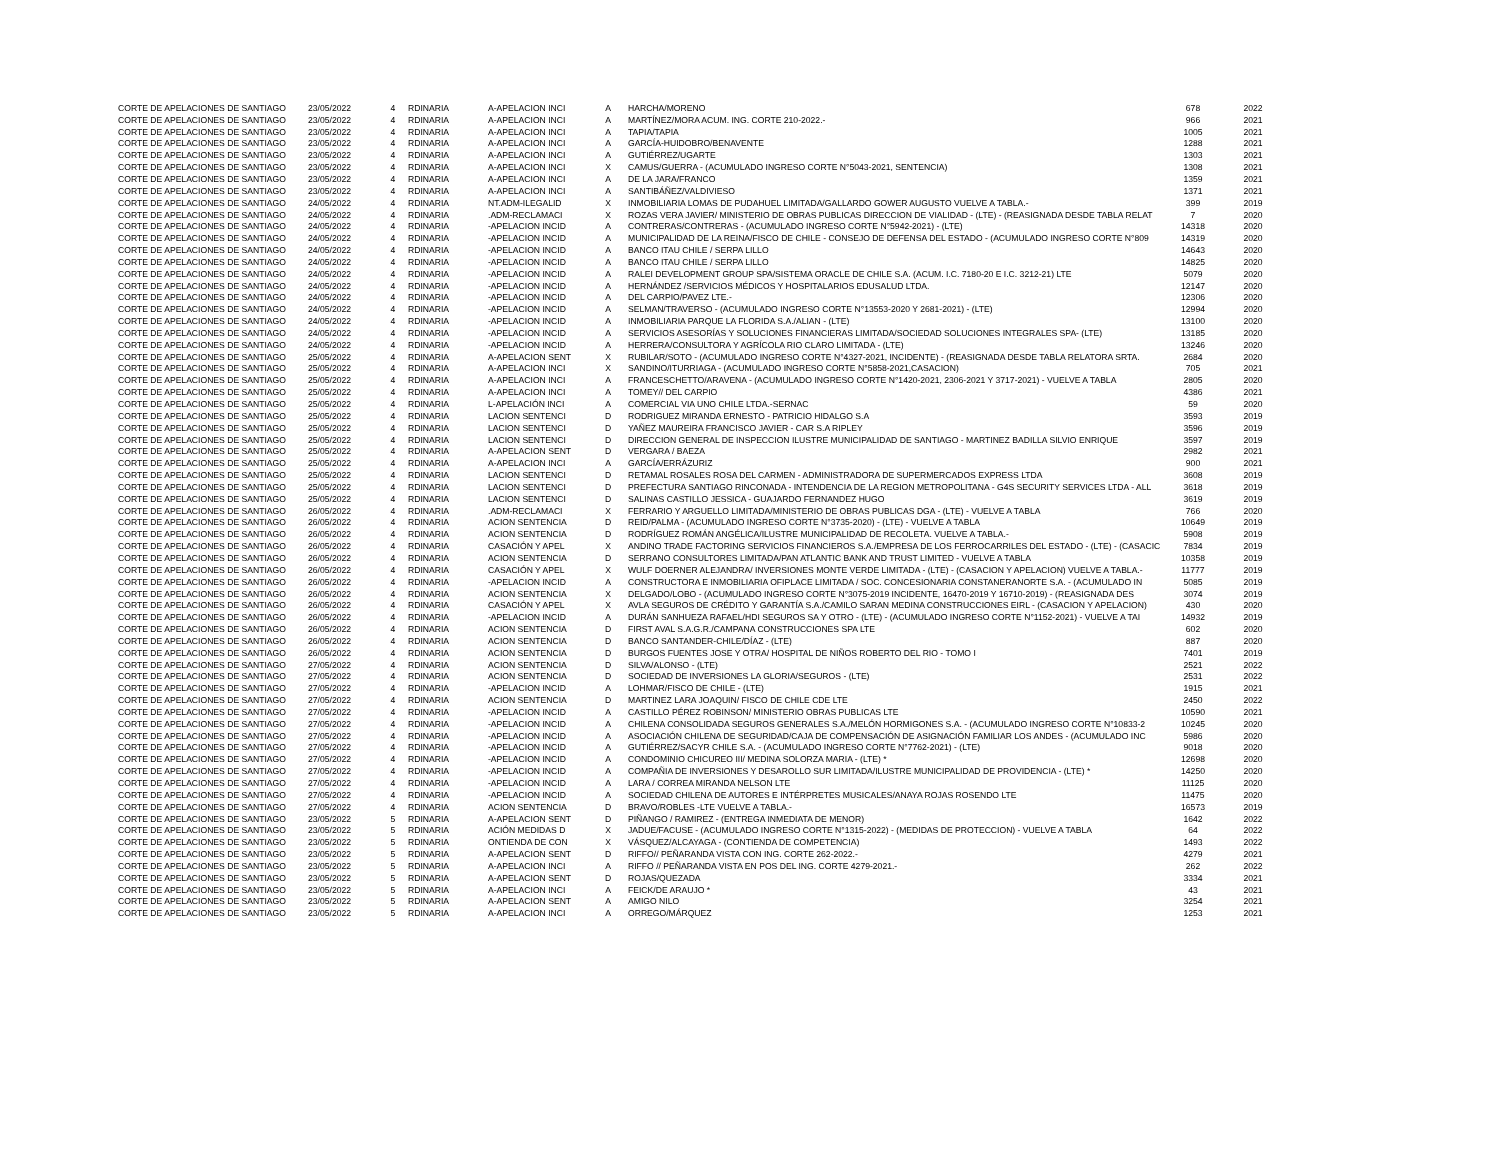| CORTE DE APELACIONES DE SANTIAGO | 23/05/2022 | 4 | RDINARIA | A-APELACION INCI | A | HARCHA/MORENO | 678 | 2022 |
| CORTE DE APELACIONES DE SANTIAGO | 23/05/2022 | 4 | RDINARIA | A-APELACION INCI | A | MARTÍNEZ/MORA ACUM. ING. CORTE 210-2022.- | 966 | 2021 |
| CORTE DE APELACIONES DE SANTIAGO | 23/05/2022 | 4 | RDINARIA | A-APELACION INCI | A | TAPIA/TAPIA | 1005 | 2021 |
| CORTE DE APELACIONES DE SANTIAGO | 23/05/2022 | 4 | RDINARIA | A-APELACION INCI | A | GARCÍA-HUIDOBRO/BENAVENTE | 1288 | 2021 |
| CORTE DE APELACIONES DE SANTIAGO | 23/05/2022 | 4 | RDINARIA | A-APELACION INCI | A | GUTIÉRREZ/UGARTE | 1303 | 2021 |
| CORTE DE APELACIONES DE SANTIAGO | 23/05/2022 | 4 | RDINARIA | A-APELACION INCI | X | CAMUS/GUERRA - (ACUMULADO INGRESO CORTE N°5043-2021, SENTENCIA) | 1308 | 2021 |
| CORTE DE APELACIONES DE SANTIAGO | 23/05/2022 | 4 | RDINARIA | A-APELACION INCI | A | DE LA JARA/FRANCO | 1359 | 2021 |
| CORTE DE APELACIONES DE SANTIAGO | 23/05/2022 | 4 | RDINARIA | A-APELACION INCI | A | SANTIBÁÑEZ/VALDIVIESO | 1371 | 2021 |
| CORTE DE APELACIONES DE SANTIAGO | 24/05/2022 | 4 | RDINARIA | NT.ADM-ILEGALID | X | INMOBILIARIA LOMAS DE PUDAHUEL LIMITADA/GALLARDO GOWER AUGUSTO VUELVE A TABLA.- | 399 | 2019 |
| CORTE DE APELACIONES DE SANTIAGO | 24/05/2022 | 4 | RDINARIA | .ADM-RECLAMACI | X | ROZAS VERA JAVIER/ MINISTERIO DE OBRAS PUBLICAS DIRECCION DE VIALIDAD - (LTE) - (REASIGNADA DESDE TABLA RELAT | 7 | 2020 |
| CORTE DE APELACIONES DE SANTIAGO | 24/05/2022 | 4 | RDINARIA | -APELACION INCID | A | CONTRERAS/CONTRERAS - (ACUMULADO INGRESO CORTE N°5942-2021) - (LTE) | 14318 | 2020 |
| CORTE DE APELACIONES DE SANTIAGO | 24/05/2022 | 4 | RDINARIA | -APELACION INCID | A | MUNICIPALIDAD DE LA REINA/FISCO DE CHILE - CONSEJO DE DEFENSA DEL ESTADO - (ACUMULADO INGRESO CORTE N°809 | 14319 | 2020 |
| CORTE DE APELACIONES DE SANTIAGO | 24/05/2022 | 4 | RDINARIA | -APELACION INCID | A | BANCO ITAU CHILE / SERPA LILLO | 14643 | 2020 |
| CORTE DE APELACIONES DE SANTIAGO | 24/05/2022 | 4 | RDINARIA | -APELACION INCID | A | BANCO ITAU CHILE / SERPA LILLO | 14825 | 2020 |
| CORTE DE APELACIONES DE SANTIAGO | 24/05/2022 | 4 | RDINARIA | -APELACION INCID | A | RALEI DEVELOPMENT GROUP SPA/SISTEMA ORACLE DE CHILE S.A. (ACUM. I.C. 7180-20 E I.C. 3212-21) LTE | 5079 | 2020 |
| CORTE DE APELACIONES DE SANTIAGO | 24/05/2022 | 4 | RDINARIA | -APELACION INCID | A | HERNÁNDEZ /SERVICIOS MÉDICOS Y HOSPITALARIOS EDUSALUD LTDA. | 12147 | 2020 |
| CORTE DE APELACIONES DE SANTIAGO | 24/05/2022 | 4 | RDINARIA | -APELACION INCID | A | DEL CARPIO/PAVEZ LTE.- | 12306 | 2020 |
| CORTE DE APELACIONES DE SANTIAGO | 24/05/2022 | 4 | RDINARIA | -APELACION INCID | A | SELMAN/TRAVERSO - (ACUMULADO INGRESO CORTE N°13553-2020 Y 2681-2021) - (LTE) | 12994 | 2020 |
| CORTE DE APELACIONES DE SANTIAGO | 24/05/2022 | 4 | RDINARIA | -APELACION INCID | A | INMOBILIARIA PARQUE LA FLORIDA S.A./ALIAN - (LTE) | 13100 | 2020 |
| CORTE DE APELACIONES DE SANTIAGO | 24/05/2022 | 4 | RDINARIA | -APELACION INCID | A | SERVICIOS ASESORÍAS Y SOLUCIONES FINANCIERAS LIMITADA/SOCIEDAD SOLUCIONES INTEGRALES SPA- (LTE) | 13185 | 2020 |
| CORTE DE APELACIONES DE SANTIAGO | 24/05/2022 | 4 | RDINARIA | -APELACION INCID | A | HERRERA/CONSULTORA Y AGRÍCOLA RIO CLARO LIMITADA - (LTE) | 13246 | 2020 |
| CORTE DE APELACIONES DE SANTIAGO | 25/05/2022 | 4 | RDINARIA | A-APELACION SENT | X | RUBILAR/SOTO - (ACUMULADO INGRESO CORTE N°4327-2021, INCIDENTE) - (REASIGNADA DESDE TABLA RELATORA SRTA. | 2684 | 2020 |
| CORTE DE APELACIONES DE SANTIAGO | 25/05/2022 | 4 | RDINARIA | A-APELACION INCI | X | SANDINO/ITURRIAGA - (ACUMULADO INGRESO CORTE N°5858-2021,CASACION) | 705 | 2021 |
| CORTE DE APELACIONES DE SANTIAGO | 25/05/2022 | 4 | RDINARIA | A-APELACION INCI | A | FRANCESCHETTO/ARAVENA - (ACUMULADO INGRESO CORTE N°1420-2021, 2306-2021 Y 3717-2021) - VUELVE A TABLA | 2805 | 2020 |
| CORTE DE APELACIONES DE SANTIAGO | 25/05/2022 | 4 | RDINARIA | A-APELACION INCI | A | TOMEY// DEL CARPIO | 4386 | 2021 |
| CORTE DE APELACIONES DE SANTIAGO | 25/05/2022 | 4 | RDINARIA | L-APELACIÓN INCI | A | COMERCIAL VIA UNO CHILE LTDA.-SERNAC | 59 | 2020 |
| CORTE DE APELACIONES DE SANTIAGO | 25/05/2022 | 4 | RDINARIA | LACION SENTENCI | D | RODRIGUEZ MIRANDA ERNESTO - PATRICIO HIDALGO S.A | 3593 | 2019 |
| CORTE DE APELACIONES DE SANTIAGO | 25/05/2022 | 4 | RDINARIA | LACION SENTENCI | D | YAÑEZ MAUREIRA FRANCISCO JAVIER - CAR S.A RIPLEY | 3596 | 2019 |
| CORTE DE APELACIONES DE SANTIAGO | 25/05/2022 | 4 | RDINARIA | LACION SENTENCI | D | DIRECCION GENERAL DE INSPECCION ILUSTRE MUNICIPALIDAD DE SANTIAGO - MARTINEZ BADILLA SILVIO ENRIQUE | 3597 | 2019 |
| CORTE DE APELACIONES DE SANTIAGO | 25/05/2022 | 4 | RDINARIA | A-APELACION SENT | D | VERGARA / BAEZA | 2982 | 2021 |
| CORTE DE APELACIONES DE SANTIAGO | 25/05/2022 | 4 | RDINARIA | A-APELACION INCI | A | GARCÍA/ERRÁZURIZ | 900 | 2021 |
| CORTE DE APELACIONES DE SANTIAGO | 25/05/2022 | 4 | RDINARIA | LACION SENTENCI | D | RETAMAL ROSALES ROSA DEL CARMEN - ADMINISTRADORA DE SUPERMERCADOS EXPRESS LTDA | 3608 | 2019 |
| CORTE DE APELACIONES DE SANTIAGO | 25/05/2022 | 4 | RDINARIA | LACION SENTENCI | D | PREFECTURA SANTIAGO RINCONADA - INTENDENCIA DE LA REGION METROPOLITANA - G4S SECURITY SERVICES LTDA - ALL | 3618 | 2019 |
| CORTE DE APELACIONES DE SANTIAGO | 25/05/2022 | 4 | RDINARIA | LACION SENTENCI | D | SALINAS CASTILLO JESSICA - GUAJARDO FERNANDEZ HUGO | 3619 | 2019 |
| CORTE DE APELACIONES DE SANTIAGO | 26/05/2022 | 4 | RDINARIA | .ADM-RECLAMACI | X | FERRARIO Y ARGUELLO LIMITADA/MINISTERIO DE OBRAS PUBLICAS DGA - (LTE) - VUELVE A TABLA | 766 | 2020 |
| CORTE DE APELACIONES DE SANTIAGO | 26/05/2022 | 4 | RDINARIA | ACION SENTENCIA | D | REID/PALMA - (ACUMULADO INGRESO CORTE N°3735-2020) - (LTE) - VUELVE A TABLA | 10649 | 2019 |
| CORTE DE APELACIONES DE SANTIAGO | 26/05/2022 | 4 | RDINARIA | ACION SENTENCIA | D | RODRÍGUEZ ROMÁN ANGÉLICA/ILUSTRE MUNICIPALIDAD DE RECOLETA. VUELVE A TABLA.- | 5908 | 2019 |
| CORTE DE APELACIONES DE SANTIAGO | 26/05/2022 | 4 | RDINARIA | CASACIÓN Y APEL | X | ANDINO TRADE FACTORING SERVICIOS FINANCIEROS S.A./EMPRESA DE LOS FERROCARRILES DEL ESTADO - (LTE) - (CASACIC | 7834 | 2019 |
| CORTE DE APELACIONES DE SANTIAGO | 26/05/2022 | 4 | RDINARIA | ACION SENTENCIA | D | SERRANO CONSULTORES LIMITADA/PAN ATLANTIC BANK AND TRUST LIMITED - VUELVE A TABLA | 10358 | 2019 |
| CORTE DE APELACIONES DE SANTIAGO | 26/05/2022 | 4 | RDINARIA | CASACIÓN Y APEL | X | WULF DOERNER ALEJANDRA/ INVERSIONES MONTE VERDE LIMITADA - (LTE) - (CASACION Y APELACION) VUELVE A TABLA.- | 11777 | 2019 |
| CORTE DE APELACIONES DE SANTIAGO | 26/05/2022 | 4 | RDINARIA | -APELACION INCID | A | CONSTRUCTORA E INMOBILIARIA OFIPLACE LIMITADA / SOC. CONCESIONARIA CONSTANERANORTE S.A. - (ACUMULADO IN | 5085 | 2019 |
| CORTE DE APELACIONES DE SANTIAGO | 26/05/2022 | 4 | RDINARIA | ACION SENTENCIA | X | DELGADO/LOBO - (ACUMULADO INGRESO CORTE N°3075-2019 INCIDENTE, 16470-2019 Y 16710-2019) - (REASIGNADA DES | 3074 | 2019 |
| CORTE DE APELACIONES DE SANTIAGO | 26/05/2022 | 4 | RDINARIA | CASACIÓN Y APEL | X | AVLA SEGUROS DE CRÉDITO Y GARANTÍA S.A./CAMILO SARAN MEDINA CONSTRUCCIONES EIRL - (CASACION Y APELACION) | 430 | 2020 |
| CORTE DE APELACIONES DE SANTIAGO | 26/05/2022 | 4 | RDINARIA | -APELACION INCID | A | DURÁN SANHUEZA RAFAEL/HDI SEGUROS SA Y OTRO - (LTE) - (ACUMULADO INGRESO CORTE N°1152-2021) - VUELVE A TAI | 14932 | 2019 |
| CORTE DE APELACIONES DE SANTIAGO | 26/05/2022 | 4 | RDINARIA | ACION SENTENCIA | D | FIRST AVAL S.A.G.R./CAMPANA CONSTRUCCIONES SPA LTE | 602 | 2020 |
| CORTE DE APELACIONES DE SANTIAGO | 26/05/2022 | 4 | RDINARIA | ACION SENTENCIA | D | BANCO SANTANDER-CHILE/DÍAZ - (LTE) | 887 | 2020 |
| CORTE DE APELACIONES DE SANTIAGO | 26/05/2022 | 4 | RDINARIA | ACION SENTENCIA | D | BURGOS FUENTES JOSE Y OTRA/ HOSPITAL DE NIÑOS ROBERTO DEL RIO - TOMO I | 7401 | 2019 |
| CORTE DE APELACIONES DE SANTIAGO | 27/05/2022 | 4 | RDINARIA | ACION SENTENCIA | D | SILVA/ALONSO - (LTE) | 2521 | 2022 |
| CORTE DE APELACIONES DE SANTIAGO | 27/05/2022 | 4 | RDINARIA | ACION SENTENCIA | D | SOCIEDAD DE INVERSIONES LA GLORIA/SEGUROS - (LTE) | 2531 | 2022 |
| CORTE DE APELACIONES DE SANTIAGO | 27/05/2022 | 4 | RDINARIA | -APELACION INCID | A | LOHMAR/FISCO DE CHILE - (LTE) | 1915 | 2021 |
| CORTE DE APELACIONES DE SANTIAGO | 27/05/2022 | 4 | RDINARIA | ACION SENTENCIA | D | MARTINEZ LARA JOAQUIN/ FISCO DE CHILE CDE LTE | 2450 | 2022 |
| CORTE DE APELACIONES DE SANTIAGO | 27/05/2022 | 4 | RDINARIA | -APELACION INCID | A | CASTILLO PÉREZ ROBINSON/ MINISTERIO OBRAS PUBLICAS LTE | 10590 | 2021 |
| CORTE DE APELACIONES DE SANTIAGO | 27/05/2022 | 4 | RDINARIA | -APELACION INCID | A | CHILENA CONSOLIDADA SEGUROS GENERALES S.A./MELÓN HORMIGONES S.A. - (ACUMULADO INGRESO CORTE N°10833-2 | 10245 | 2020 |
| CORTE DE APELACIONES DE SANTIAGO | 27/05/2022 | 4 | RDINARIA | -APELACION INCID | A | ASOCIACIÓN CHILENA DE SEGURIDAD/CAJA DE COMPENSACIÓN DE ASIGNACIÓN FAMILIAR LOS ANDES - (ACUMULADO INC | 5986 | 2020 |
| CORTE DE APELACIONES DE SANTIAGO | 27/05/2022 | 4 | RDINARIA | -APELACION INCID | A | GUTIÉRREZ/SACYR CHILE S.A. - (ACUMULADO INGRESO CORTE N°7762-2021) - (LTE) | 9018 | 2020 |
| CORTE DE APELACIONES DE SANTIAGO | 27/05/2022 | 4 | RDINARIA | -APELACION INCID | A | CONDOMINIO CHICUREO III/ MEDINA SOLORZA MARIA - (LTE) * | 12698 | 2020 |
| CORTE DE APELACIONES DE SANTIAGO | 27/05/2022 | 4 | RDINARIA | -APELACION INCID | A | COMPAÑIA DE INVERSIONES Y DESAROLLO SUR LIMITADA/ILUSTRE MUNICIPALIDAD DE PROVIDENCIA - (LTE) * | 14250 | 2020 |
| CORTE DE APELACIONES DE SANTIAGO | 27/05/2022 | 4 | RDINARIA | -APELACION INCID | A | LARA / CORREA MIRANDA NELSON LTE | 11125 | 2020 |
| CORTE DE APELACIONES DE SANTIAGO | 27/05/2022 | 4 | RDINARIA | -APELACION INCID | A | SOCIEDAD CHILENA DE AUTORES E INTÉRPRETES MUSICALES/ANAYA ROJAS ROSENDO LTE | 11475 | 2020 |
| CORTE DE APELACIONES DE SANTIAGO | 27/05/2022 | 4 | RDINARIA | ACION SENTENCIA | D | BRAVO/ROBLES -LTE VUELVE A TABLA.- | 16573 | 2019 |
| CORTE DE APELACIONES DE SANTIAGO | 23/05/2022 | 5 | RDINARIA | A-APELACION SENT | D | PIÑANGO / RAMIREZ - (ENTREGA INMEDIATA DE MENOR) | 1642 | 2022 |
| CORTE DE APELACIONES DE SANTIAGO | 23/05/2022 | 5 | RDINARIA | ACIÓN MEDIDAS D | X | JADUE/FACUSE - (ACUMULADO INGRESO CORTE N°1315-2022) - (MEDIDAS DE PROTECCION) - VUELVE A TABLA | 64 | 2022 |
| CORTE DE APELACIONES DE SANTIAGO | 23/05/2022 | 5 | RDINARIA | ONTIENDA DE CON | X | VÁSQUEZ/ALCAYAGA - (CONTIENDA DE COMPETENCIA) | 1493 | 2022 |
| CORTE DE APELACIONES DE SANTIAGO | 23/05/2022 | 5 | RDINARIA | A-APELACION SENT | D | RIFFO// PEÑARANDA VISTA CON ING. CORTE 262-2022.- | 4279 | 2021 |
| CORTE DE APELACIONES DE SANTIAGO | 23/05/2022 | 5 | RDINARIA | A-APELACION INCI | A | RIFFO // PEÑARANDA VISTA EN POS DEL ING. CORTE 4279-2021.- | 262 | 2022 |
| CORTE DE APELACIONES DE SANTIAGO | 23/05/2022 | 5 | RDINARIA | A-APELACION SENT | D | ROJAS/QUEZADA | 3334 | 2021 |
| CORTE DE APELACIONES DE SANTIAGO | 23/05/2022 | 5 | RDINARIA | A-APELACION INCI | A | FEICK/DE ARAUJO * | 43 | 2021 |
| CORTE DE APELACIONES DE SANTIAGO | 23/05/2022 | 5 | RDINARIA | A-APELACION SENT | A | AMIGO NILO | 3254 | 2021 |
| CORTE DE APELACIONES DE SANTIAGO | 23/05/2022 | 5 | RDINARIA | A-APELACION INCI | A | ORREGO/MÁRQUEZ | 1253 | 2021 |